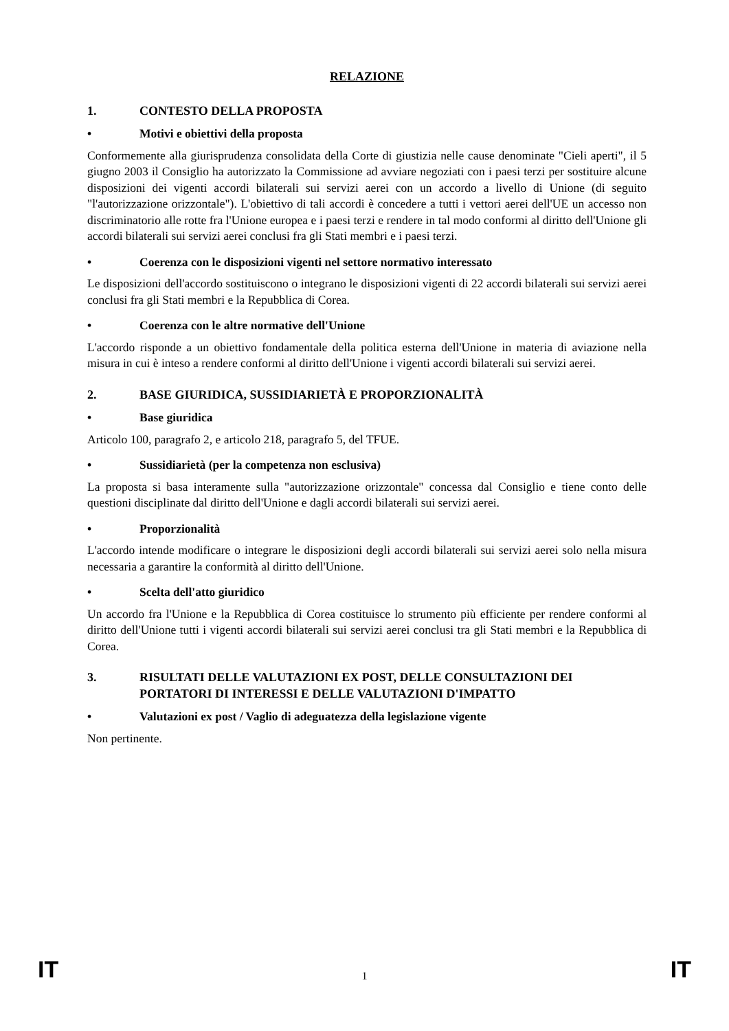RELAZIONE
1. CONTESTO DELLA PROPOSTA
• Motivi e obiettivi della proposta
Conformemente alla giurisprudenza consolidata della Corte di giustizia nelle cause denominate "Cieli aperti", il 5 giugno 2003 il Consiglio ha autorizzato la Commissione ad avviare negoziati con i paesi terzi per sostituire alcune disposizioni dei vigenti accordi bilaterali sui servizi aerei con un accordo a livello di Unione (di seguito "l'autorizzazione orizzontale"). L'obiettivo di tali accordi è concedere a tutti i vettori aerei dell'UE un accesso non discriminatorio alle rotte fra l'Unione europea e i paesi terzi e rendere in tal modo conformi al diritto dell'Unione gli accordi bilaterali sui servizi aerei conclusi fra gli Stati membri e i paesi terzi.
• Coerenza con le disposizioni vigenti nel settore normativo interessato
Le disposizioni dell'accordo sostituiscono o integrano le disposizioni vigenti di 22 accordi bilaterali sui servizi aerei conclusi fra gli Stati membri e la Repubblica di Corea.
• Coerenza con le altre normative dell'Unione
L'accordo risponde a un obiettivo fondamentale della politica esterna dell'Unione in materia di aviazione nella misura in cui è inteso a rendere conformi al diritto dell'Unione i vigenti accordi bilaterali sui servizi aerei.
2. BASE GIURIDICA, SUSSIDIARIETÀ E PROPORZIONALITÀ
• Base giuridica
Articolo 100, paragrafo 2, e articolo 218, paragrafo 5, del TFUE.
• Sussidiarietà (per la competenza non esclusiva)
La proposta si basa interamente sulla "autorizzazione orizzontale" concessa dal Consiglio e tiene conto delle questioni disciplinate dal diritto dell'Unione e dagli accordi bilaterali sui servizi aerei.
• Proporzionalità
L'accordo intende modificare o integrare le disposizioni degli accordi bilaterali sui servizi aerei solo nella misura necessaria a garantire la conformità al diritto dell'Unione.
• Scelta dell'atto giuridico
Un accordo fra l'Unione e la Repubblica di Corea costituisce lo strumento più efficiente per rendere conformi al diritto dell'Unione tutti i vigenti accordi bilaterali sui servizi aerei conclusi tra gli Stati membri e la Repubblica di Corea.
3. RISULTATI DELLE VALUTAZIONI EX POST, DELLE CONSULTAZIONI DEI PORTATORI DI INTERESSI E DELLE VALUTAZIONI D'IMPATTO
• Valutazioni ex post / Vaglio di adeguatezza della legislazione vigente
Non pertinente.
IT 1 IT